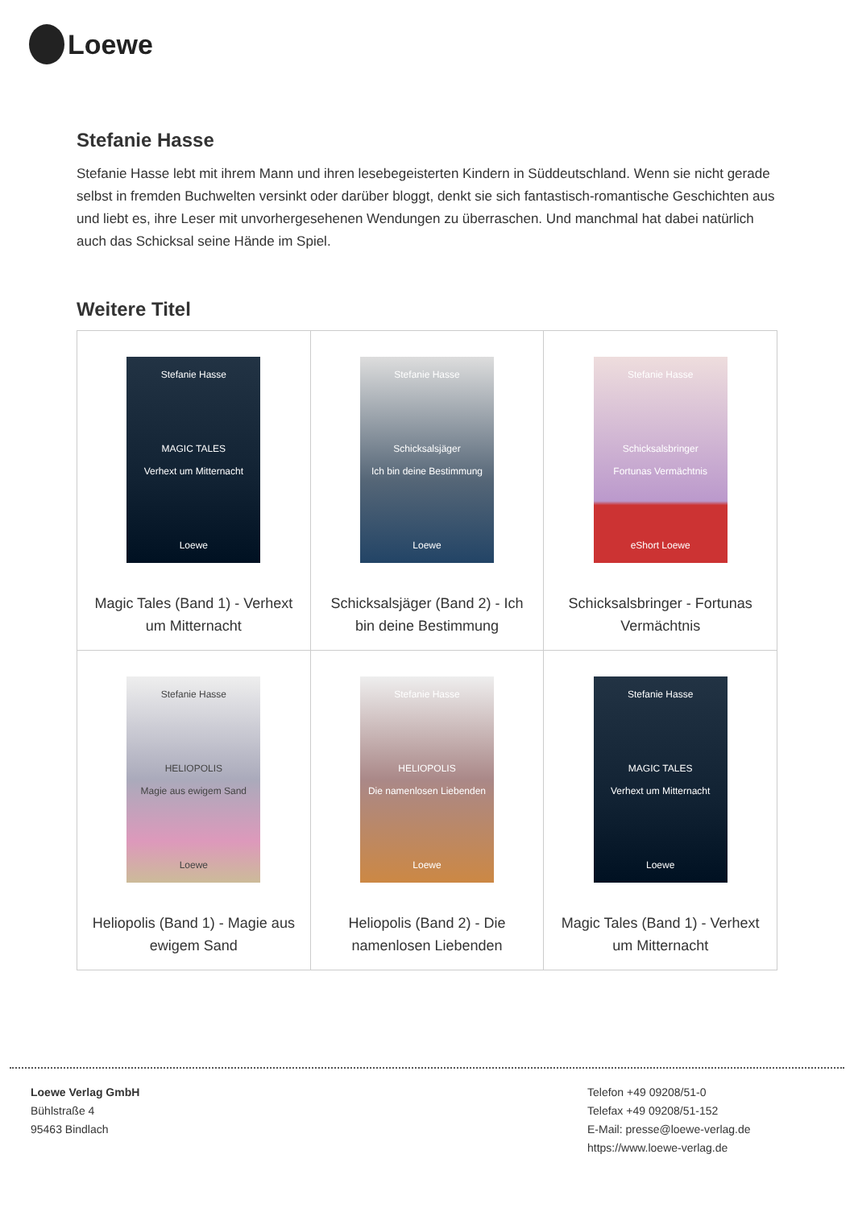Loewe
Stefanie Hasse
Stefanie Hasse lebt mit ihrem Mann und ihren lesebegeisterten Kindern in Süddeutschland. Wenn sie nicht gerade selbst in fremden Buchwelten versinkt oder darüber bloggt, denkt sie sich fantastisch-romantische Geschichten aus und liebt es, ihre Leser mit unvorhergesehenen Wendungen zu überraschen. Und manchmal hat dabei natürlich auch das Schicksal seine Hände im Spiel.
Weitere Titel
| Stefanie Hasse MAGIC TALES Verhext um Mitternacht Loewe Magic Tales (Band 1) - Verhext um Mitternacht | Stefanie Hasse Schicksalsjäger Ich bin deine Bestimmung Loewe Schicksalsjäger (Band 2) - Ich bin deine Bestimmung | Stefanie Hasse Schicksalsbringer Fortunas Vermächtnis eShort Loewe Schicksalsbringer - Fortunas Vermächtnis |
| Stefanie Hasse HELIOPOLIS Magie aus ewigem Sand Loewe Heliopolis (Band 1) - Magie aus ewigem Sand | Stefanie Hasse HELIOPOLIS Die namenlosen Liebenden Loewe Heliopolis (Band 2) - Die namenlosen Liebenden | Stefanie Hasse MAGIC TALES Verhext um Mitternacht Loewe Magic Tales (Band 1) - Verhext um Mitternacht |
Loewe Verlag GmbH
Bühlstraße 4
95463 Bindlach
Telefon +49 09208/51-0
Telefax +49 09208/51-152
E-Mail: presse@loewe-verlag.de
https://www.loewe-verlag.de